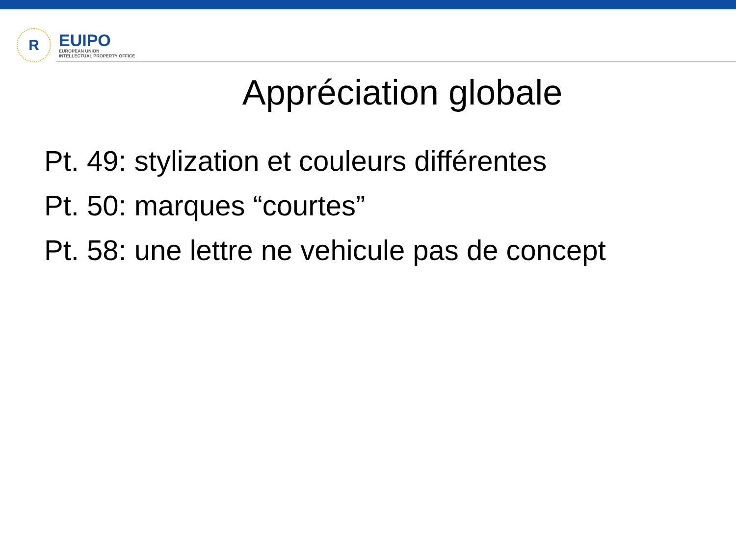R
EUIPO
EUROPEAN UNION
INTELLECTUAL PROPERTY OFFICE
Appréciation globale
Pt. 49: stylization et couleurs différentes
Pt. 50: marques “courtes”
Pt. 58: une lettre ne vehicule pas de concept